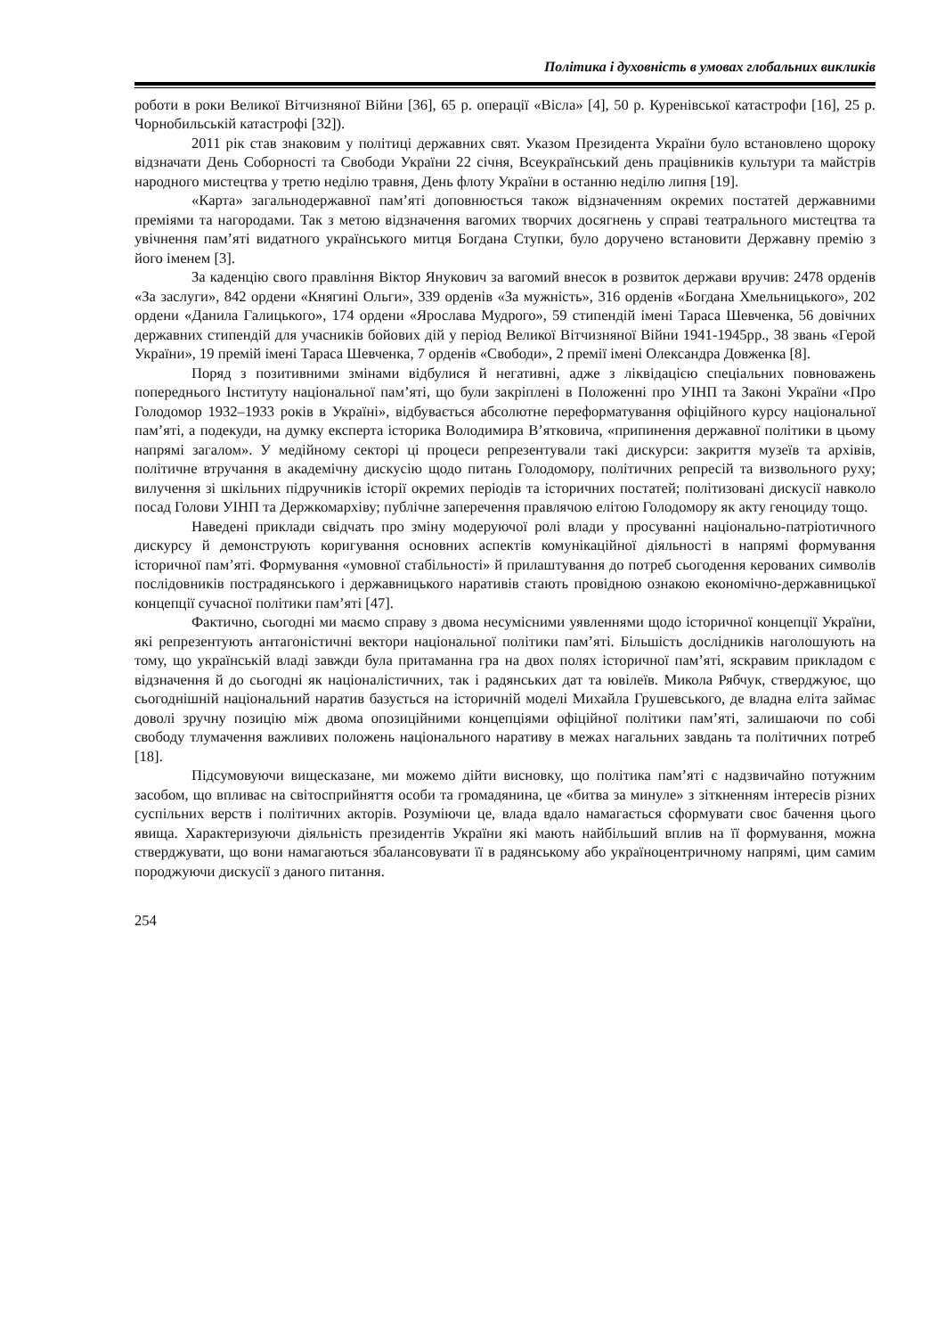Політика і духовність в умовах глобальних викликів
роботи в роки Великої Вітчизняної Війни [36], 65 р. операції «Вісла» [4], 50 р. Куренівської катастрофи [16], 25 р. Чорнобильській катастрофі [32]).
2011 рік став знаковим у політиці державних свят. Указом Президента України було встановлено щороку відзначати День Соборності та Свободи України 22 січня, Всеукраїнський день працівників культури та майстрів народного мистецтва у третю неділю травня, День флоту України в останню неділю липня [19].
«Карта» загальнодержавної пам’яті доповнюється також відзначенням окремих постатей державними преміями та нагородами. Так з метою відзначення вагомих творчих досягнень у справі театрального мистецтва та увічнення пам’яті видатного українського митця Богдана Ступки, було доручено встановити Державну премію з його іменем [3].
За каденцію свого правління Віктор Янукович за вагомий внесок в розвиток держави вручив: 2478 орденів «За заслуги», 842 ордени «Княгині Ольги», 339 орденів «За мужність», 316 орденів «Богдана Хмельницького», 202 ордени «Данила Галицького», 174 ордени «Ярослава Мудрого», 59 стипендій імені Тараса Шевченка, 56 довічних державних стипендій для учасників бойових дій у період Великої Вітчизняної Війни 1941-1945рр., 38 звань «Герой України», 19 премій імені Тараса Шевченка, 7 орденів «Свободи», 2 премії імені Олександра Довженка [8].
Поряд з позитивними змінами відбулися й негативні, адже з ліквідацією спеціальних повноважень попереднього Інституту національної пам’яті, що були закріплені в Положенні про УІНП та Законі України «Про Голодомор 1932–1933 років в Україні», відбувається абсолютне переформатування офіційного курсу національної пам’яті, а подекуди, на думку експерта історика Володимира В’ятковича, «припинення державної політики в цьому напрямі загалом». У медійному секторі ці процеси репрезентували такі дискурси: закриття музеїв та архівів, політичне втручання в академічну дискусію щодо питань Голодомору, політичних репресій та визвольного руху; вилучення зі шкільних підручників історії окремих періодів та історичних постатей; політизовані дискусії навколо посад Голови УІНП та Держкомархіву; публічне заперечення правлячою елітою Голодомору як акту геноциду тощо.
Наведені приклади свідчать про зміну модеруючої ролі влади у просуванні національно-патріотичного дискурсу й демонструють коригування основних аспектів комунікаційної діяльності в напрямі формування історичної пам’яті. Формування «умовної стабільності» й прилаштування до потреб сьогодення керованих символів послідовників пострадянського і державницького наративів стають провідною ознакою економічно-державницької концепції сучасної політики пам’яті [47].
Фактично, сьогодні ми маємо справу з двома несумісними уявленнями щодо історичної концепції України, які репрезентують антагоністичні вектори національної політики пам’яті. Більшість дослідників наголошують на тому, що українській владі завжди була притаманна гра на двох полях історичної пам’яті, яскравим прикладом є відзначення й до сьогодні як націоналістичних, так і радянських дат та ювілеїв. Микола Рябчук, стверджуює, що сьогоднішній національний наратив базується на історичній моделі Михайла Грушевського, де владна еліта займає доволі зручну позицію між двома опозиційними концепціями офіційної політики пам’яті, залишаючи по собі свободу тлумачення важливих положень національного наративу в межах нагальних завдань та політичних потреб [18].
Підсумовуючи вищесказане, ми можемо дійти висновку, що політика пам’яті є надзвичайно потужним засобом, що впливає на світосприйняття особи та громадянина, це «битва за минуле» з зіткненням інтересів різних суспільних верств і політичних акторів. Розуміючи це, влада вдало намагається сформувати своє бачення цього явища. Характеризуючи діяльність президентів України які мають найбільший вплив на її формування, можна стверджувати, що вони намагаються збалансовувати її в радянському або україноцентричному напрямі, цим самим породжуючи дискусії з даного питання.
254